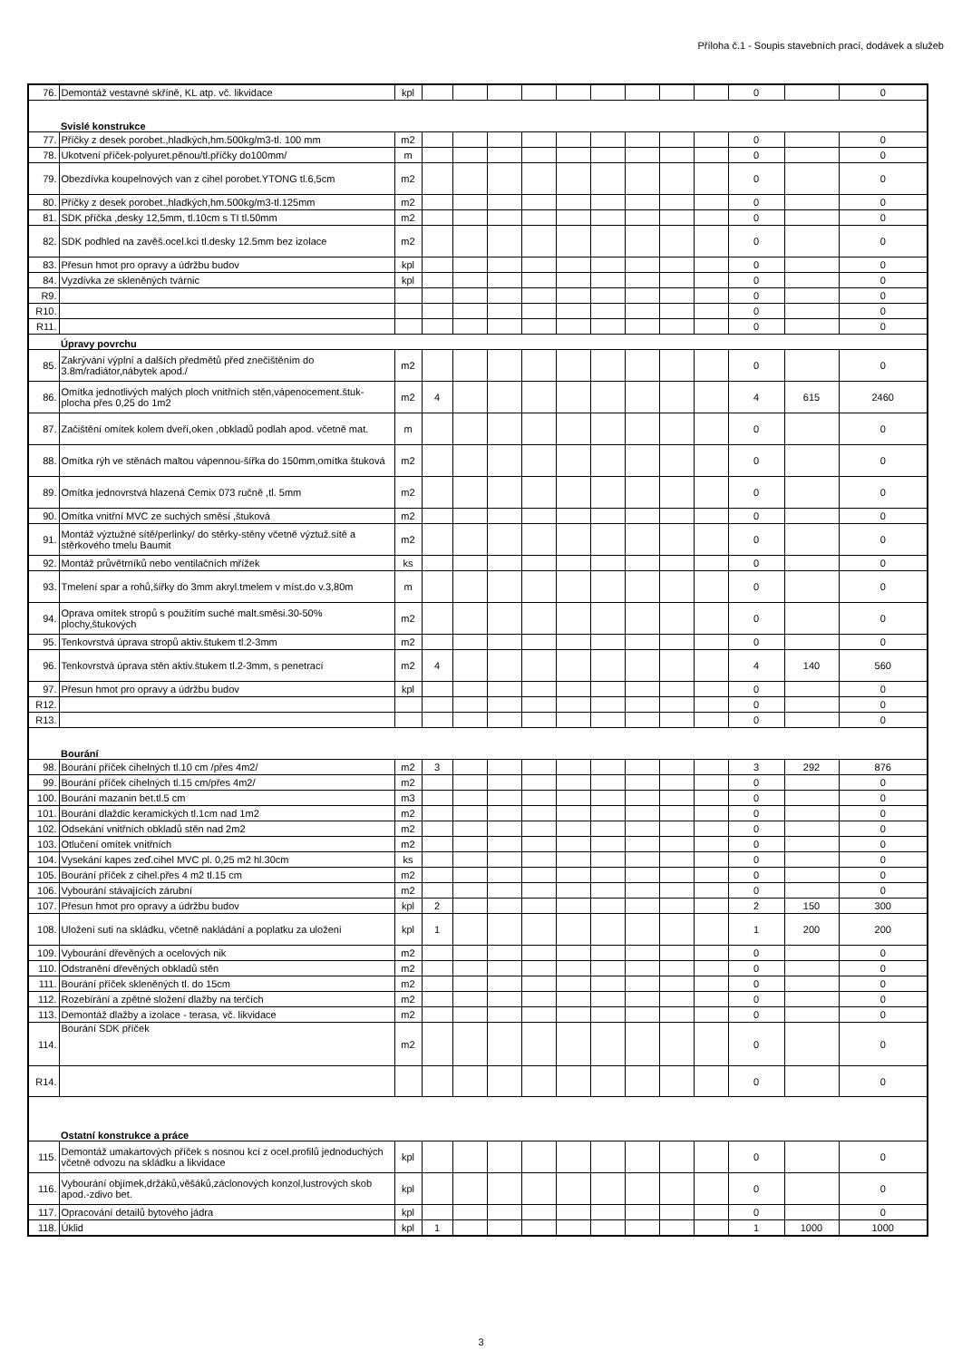Příloha č.1 - Soupis stavebních prací, dodávek a služeb
| 76. | Demontáž vestavné skříně, KL atp. vč. likvidace | kpl | | | | | | | | | | 0 | | 0 |
| | Svislé konstrukce | | | | | | | | | | | | | |
| 77. | Příčky z desek porobet.,hladkých,hm.500kg/m3-tl. 100 mm | m2 | | | | | | | | | | 0 | | 0 |
| 78. | Ukotvení příček-polyuret.pěnou/tl.příčky do100mm/ | m | | | | | | | | | | 0 | | 0 |
| 79. | Obezdívka koupelnových van z cihel porobet.YTONG tl.6,5cm | m2 | | | | | | | | | | 0 | | 0 |
| 80. | Příčky z desek porobet.,hladkých,hm.500kg/m3-tl.125mm | m2 | | | | | | | | | | 0 | | 0 |
| 81. | SDK příčka ,desky 12,5mm, tl.10cm s TI tl.50mm | m2 | | | | | | | | | | 0 | | 0 |
| 82. | SDK podhled na zavěš.ocel.kci tl.desky 12.5mm bez izolace | m2 | | | | | | | | | | 0 | | 0 |
| 83. | Přesun hmot pro opravy a údržbu budov | kpl | | | | | | | | | | 0 | | 0 |
| 84. | Vyzdívka ze skleněných tvárnic | kpl | | | | | | | | | | 0 | | 0 |
| R9. | | | | | | | | | | | | 0 | | 0 |
| R10. | | | | | | | | | | | | 0 | | 0 |
| R11. | | | | | | | | | | | | 0 | | 0 |
| | Úpravy povrchu | | | | | | | | | | | | | |
| 85. | Zakrývání výplní a dalších předmětů před znečištěním do 3.8m/radiátor,nábytek apod./ | m2 | | | | | | | | | | 0 | | 0 |
| 86. | Omítka jednotlivých malých ploch vnitřních stěn,vápenocement.štuk-plocha přes 0,25 do 1m2 | m2 | 4 | | | | | | | | | 4 | 615 | 2460 |
| 87. | Začištění omítek kolem dveří,oken ,obkladů podlah apod. včetně mat. | m | | | | | | | | | | 0 | | 0 |
| 88. | Omítka rýh ve stěnách maltou vápennou-šířka do 150mm,omítka štuková | m2 | | | | | | | | | | 0 | | 0 |
| 89. | Omítka jednovrstvá hlazená Cemix 073 ručně ,tl. 5mm | m2 | | | | | | | | | | 0 | | 0 |
| 90. | Omítka vnitřní MVC ze suchých směsí ,štuková | m2 | | | | | | | | | | 0 | | 0 |
| 91. | Montáž výztužné sítě/perlinky/ do stěrky-stěny včetně výztuž.sítě a stěrkového tmelu Baumit | m2 | | | | | | | | | | 0 | | 0 |
| 92. | Montáž průvětrníků nebo ventilačních mřížek | ks | | | | | | | | | | 0 | | 0 |
| 93. | Tmelení spar a rohů,šířky do 3mm akryl.tmelem v míst.do v.3,80m | m | | | | | | | | | | 0 | | 0 |
| 94. | Oprava omítek stropů s použitím suché malt.směsi.30-50% plochy,štukových | m2 | | | | | | | | | | 0 | | 0 |
| 95. | Tenkovrstvá úprava stropů aktiv.štukem tl.2-3mm | m2 | | | | | | | | | | 0 | | 0 |
| 96. | Tenkovrstvá úprava stěn aktiv.štukem tl.2-3mm, s penetrací | m2 | 4 | | | | | | | | | 4 | 140 | 560 |
| 97. | Přesun hmot pro opravy a údržbu budov | kpl | | | | | | | | | | 0 | | 0 |
| R12. | | | | | | | | | | | | 0 | | 0 |
| R13. | | | | | | | | | | | | 0 | | 0 |
| | Bourání | | | | | | | | | | | | | |
| 98. | Bourání příček cihelných tl.10 cm /přes 4m2/ | m2 | 3 | | | | | | | | | 3 | 292 | 876 |
| 99. | Bourání příček cihelných tl.15 cm/přes 4m2/ | m2 | | | | | | | | | | 0 | | 0 |
| 100. | Bourání mazanin bet.tl.5 cm | m3 | | | | | | | | | | 0 | | 0 |
| 101. | Bourání dlaždic keramických tl.1cm nad 1m2 | m2 | | | | | | | | | | 0 | | 0 |
| 102. | Odsekání vnitřních obkladů stěn nad 2m2 | m2 | | | | | | | | | | 0 | | 0 |
| 103. | Otlučení omítek vnitřních | m2 | | | | | | | | | | 0 | | 0 |
| 104. | Vysekání kapes zeď.cihel MVC pl. 0,25 m2 hl.30cm | ks | | | | | | | | | | 0 | | 0 |
| 105. | Bourání příček z cihel.přes 4 m2 tl.15 cm | m2 | | | | | | | | | | 0 | | 0 |
| 106. | Vybourání stávajících zárubní | m2 | | | | | | | | | | 0 | | 0 |
| 107. | Přesun hmot pro opravy a údržbu budov | kpl | 2 | | | | | | | | | 2 | 150 | 300 |
| 108. | Uložení suti na skládku, včetně nakládání a poplatku za uložení | kpl | 1 | | | | | | | | | 1 | 200 | 200 |
| 109. | Vybourání dřevěných a ocelových nik | m2 | | | | | | | | | | 0 | | 0 |
| 110. | Odstranění dřevěných obkladů stěn | m2 | | | | | | | | | | 0 | | 0 |
| 111. | Bourání příček skleněných tl. do 15cm | m2 | | | | | | | | | | 0 | | 0 |
| 112. | Rozebírání a zpětné složení dlažby na terčích | m2 | | | | | | | | | | 0 | | 0 |
| 113. | Demontáž dlažby a izolace - terasa, vč. likvidace | m2 | | | | | | | | | | 0 | | 0 |
| 114. | Bourání SDK příček | m2 | | | | | | | | | | 0 | | 0 |
| R14. | | | | | | | | | | | | 0 | | 0 |
| | Ostatní konstrukce a práce | | | | | | | | | | | | | |
| 115. | Demontáž umakartových příček s nosnou kcí z ocel.profilů jednoduchých včetně odvozu na skládku a likvidace | kpl | | | | | | | | | | 0 | | 0 |
| 116. | Vybourání objímek,držáků,věšáků,záclonových konzol,lustrových skob apod.-zdivo bet. | kpl | | | | | | | | | | 0 | | 0 |
| 117. | Opracování detailů bytového jádra | kpl | | | | | | | | | | 0 | | 0 |
| 118. | Úklid | kpl | 1 | | | | | | | | | 1 | 1000 | 1000 |
3